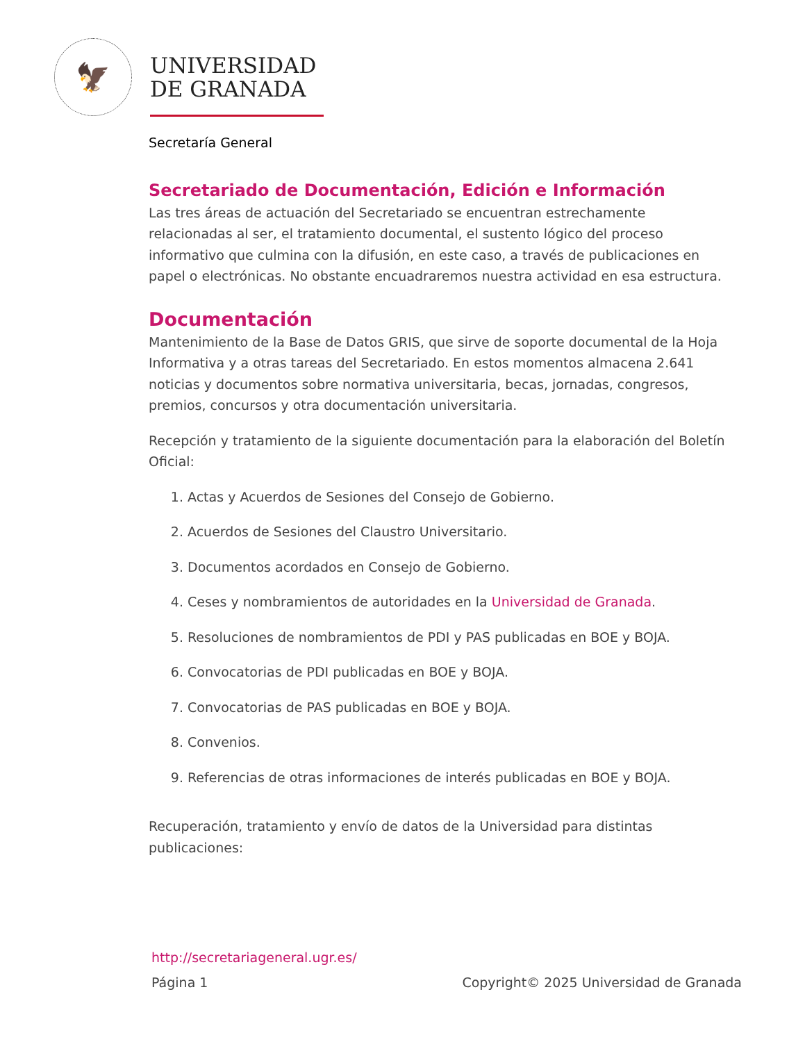🦅
UNIVERSIDAD
DE GRANADA
Secretaría General
Secretariado de Documentación, Edición e Información
Las tres áreas de actuación del Secretariado se encuentran estrechamente relacionadas al ser, el tratamiento documental, el sustento lógico del proceso informativo que culmina con la difusión, en este caso, a través de publicaciones en papel o electrónicas. No obstante encuadraremos nuestra actividad en esa estructura.
Documentación
Mantenimiento de la Base de Datos GRIS, que sirve de soporte documental de la Hoja Informativa y a otras tareas del Secretariado. En estos momentos almacena 2.641 noticias y documentos sobre normativa universitaria, becas, jornadas, congresos, premios, concursos y otra documentación universitaria.
Recepción y tratamiento de la siguiente documentación para la elaboración del Boletín Oficial:
1. Actas y Acuerdos de Sesiones del Consejo de Gobierno.
2. Acuerdos de Sesiones del Claustro Universitario.
3. Documentos acordados en Consejo de Gobierno.
4. Ceses y nombramientos de autoridades en la Universidad de Granada.
5. Resoluciones de nombramientos de PDI y PAS publicadas en BOE y BOJA.
6. Convocatorias de PDI publicadas en BOE y BOJA.
7. Convocatorias de PAS publicadas en BOE y BOJA.
8. Convenios.
9. Referencias de otras informaciones de interés publicadas en BOE y BOJA.
Recuperación, tratamiento y envío de datos de la Universidad para distintas publicaciones:
http://secretariageneral.ugr.es/
Página 1 Copyright© 2025 Universidad de Granada